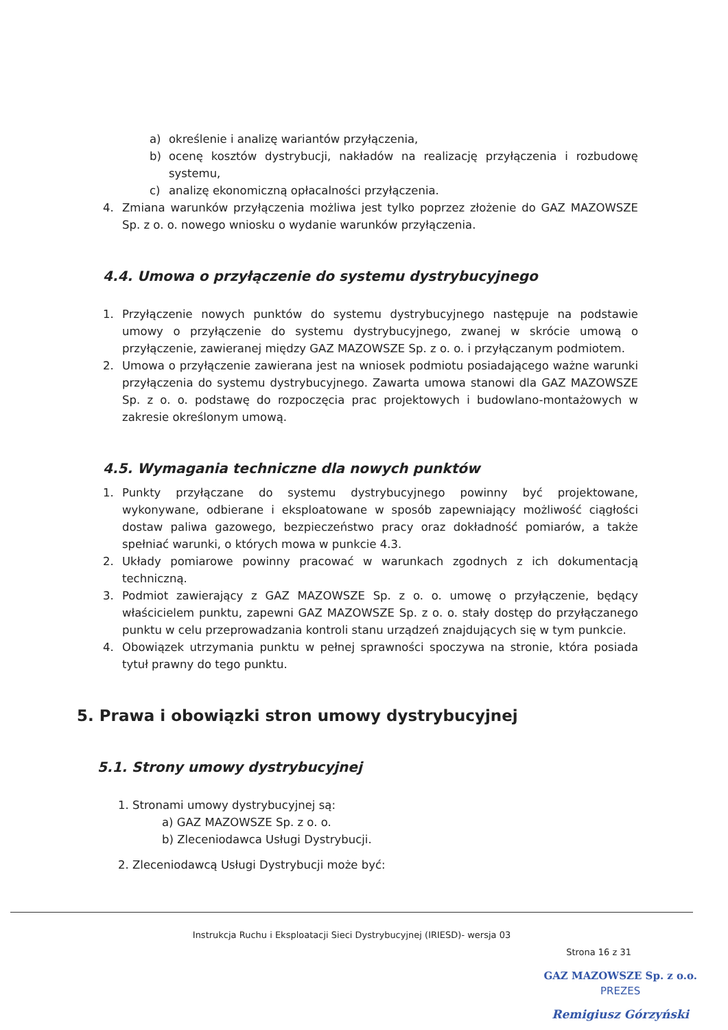a) określenie i analizę wariantów przyłączenia,
b) ocenę kosztów dystrybucji, nakładów na realizację przyłączenia i rozbudowę systemu,
c) analizę ekonomiczną opłacalności przyłączenia.
4. Zmiana warunków przyłączenia możliwa jest tylko poprzez złożenie do GAZ MAZOWSZE Sp. z o. o. nowego wniosku o wydanie warunków przyłączenia.
4.4. Umowa o przyłączenie do systemu dystrybucyjnego
1. Przyłączenie nowych punktów do systemu dystrybucyjnego następuje na podstawie umowy o przyłączenie do systemu dystrybucyjnego, zwanej w skrócie umową o przyłączenie, zawieranej między GAZ MAZOWSZE Sp. z o. o. i przyłączanym podmiotem.
2. Umowa o przyłączenie zawierana jest na wniosek podmiotu posiadającego ważne warunki przyłączenia do systemu dystrybucyjnego. Zawarta umowa stanowi dla GAZ MAZOWSZE Sp. z o. o. podstawę do rozpoczęcia prac projektowych i budowlano-montażowych w zakresie określonym umową.
4.5. Wymagania techniczne dla nowych punktów
1. Punkty przyłączane do systemu dystrybucyjnego powinny być projektowane, wykonywane, odbierane i eksploatowane w sposób zapewniający możliwość ciągłości dostaw paliwa gazowego, bezpieczeństwo pracy oraz dokładność pomiarów, a także spełniać warunki, o których mowa w punkcie 4.3.
2. Układy pomiarowe powinny pracować w warunkach zgodnych z ich dokumentacją techniczną.
3. Podmiot zawierający z GAZ MAZOWSZE Sp. z o. o. umowę o przyłączenie, będący właścicielem punktu, zapewni GAZ MAZOWSZE Sp. z o. o. stały dostęp do przyłączanego punktu w celu przeprowadzania kontroli stanu urządzeń znajdujących się w tym punkcie.
4. Obowiązek utrzymania punktu w pełnej sprawności spoczywa na stronie, która posiada tytuł prawny do tego punktu.
5. Prawa i obowiązki stron umowy dystrybucyjnej
5.1. Strony umowy dystrybucyjnej
1. Stronami umowy dystrybucyjnej są:
a) GAZ MAZOWSZE Sp. z o. o.
b) Zleceniodawca Usługi Dystrybucji.
2. Zleceniodawcą Usługi Dystrybucji może być:
Instrukcja Ruchu i Eksploatacji Sieci Dystrybucyjnej (IRIESD)- wersja 03
Strona 16 z 31
GAZ MAZOWSZE Sp. z o.o.
PREZES
Remigiusz Górzyński